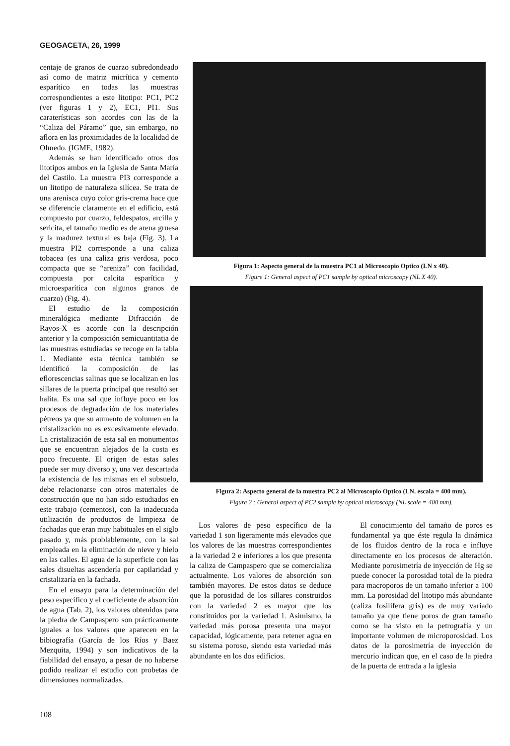GEOGACETA, 26, 1999
centaje de granos de cuarzo subredondeado así como de matriz micrítica y cemento esparítico en todas las muestras correspondientes a este litotipo: PC1, PC2 (ver figuras 1 y 2), EC1, PI1. Sus caraterísticas son acordes con las de la “Caliza del Páramo” que, sin embargo, no aflora en las proximidades de la localidad de Olmedo. (IGME, 1982).
Además se han identificado otros dos litotipos ambos en la Iglesia de Santa María del Castilo. La muestra PI3 corresponde a un litotipo de naturaleza silícea. Se trata de una arenisca cuyo color gris-crema hace que se diferencie claramente en el edificio, está compuesto por cuarzo, feldespatos, arcilla y sericita, el tamaño medio es de arena gruesa y la madurez textural es baja (Fig. 3). La muestra PI2 corresponde a una caliza tobacea (es una caliza gris verdosa, poco compacta que se “areniza” con facilidad, compuesta por calcita esparítica y microesparítica con algunos granos de cuarzo) (Fig. 4).
El estudio de la composición mineralógica mediante Difracción de Rayos-X es acorde con la descripción anterior y la composición semicuantitatia de las muestras estudiadas se recoge en la tabla 1. Mediante esta técnica también se identificó la composición de las eflorescencias salinas que se localizan en los sillares de la puerta principal que resultó ser halita. Es una sal que influye poco en los procesos de degradación de los materiales pétreos ya que su aumento de volumen en la cristalización no es excesivamente elevado. La cristalización de esta sal en monumentos que se encuentran alejados de la costa es poco frecuente. El origen de estas sales puede ser muy diverso y, una vez descartada la existencia de las mismas en el subsuelo, debe relacionarse con otros materiales de construcción que no han sido estudiados en este trabajo (cementos), con la inadecuada utilización de productos de limpieza de fachadas que eran muy habituales en el siglo pasado y, más problablemente, con la sal empleada en la eliminación de nieve y hielo en las calles. El agua de la superficie con las sales disueltas ascendería por capilaridad y cristalizaría en la fachada.
En el ensayo para la determinación del peso específico y el coeficiente de absorción de agua (Tab. 2), los valores obtenidos para la piedra de Campaspero son prácticamente iguales a los valores que aparecen en la bibiografía (García de los Ríos y Baez Mezquita, 1994) y son indicativos de la fiabilidad del ensayo, a pesar de no haberse podido realizar el estudio con probetas de dimensiones normalizadas.
Figura 1: Aspecto general de la muestra PC1 al Microscopio Optico (LN x 40).
Figure 1: General aspect of PC1 sample by optical microscopy (NL X 40).
Figura 2: Aspecto general de la muestra PC2 al Microscopio Optico (LN. escala = 400 mm).
Figure 2 : General aspect of PC2 sample by optical microscopy (NL scale = 400 mm).
Los valores de peso específico de la variedad 1 son ligeramente más elevados que los valores de las muestras correspondientes a la variedad 2 e inferiores a los que presenta la caliza de Campaspero que se comercializa actualmente. Los valores de absorción son también mayores. De estos datos se deduce que la porosidad de los sillares construidos con la variedad 2 es mayor que los constituidos por la variedad 1. Asimismo, la variedad más porosa presenta una mayor capacidad, lógicamente, para retener agua en su sistema poroso, siendo esta variedad más abundante en los dos edificios.
El conocimiento del tamaño de poros es fundamental ya que éste regula la dinámica de los fluidos dentro de la roca e influye directamente en los procesos de alteración. Mediante porosimetría de inyección de Hg se puede conocer la porosidad total de la piedra para macroporos de un tamaño inferior a 100 mm. La porosidad del litotipo más abundante (caliza fosilífera gris) es de muy variado tamaño ya que tiene poros de gran tamaño como se ha visto en la petrografía y un importante volumen de microporosidad. Los datos de la porosimetría de inyección de mercurio indican que, en el caso de la piedra de la puerta de entrada a la iglesia
108